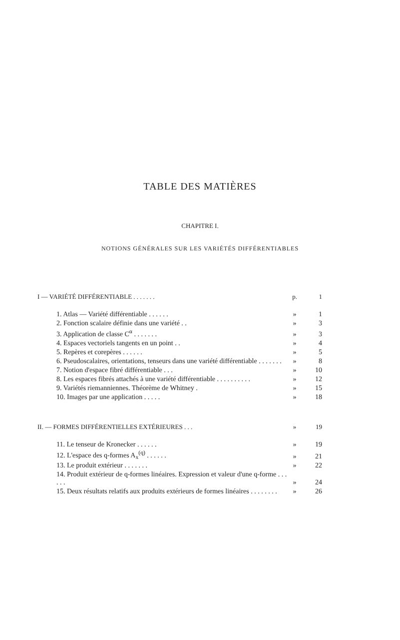TABLE DES MATIÈRES
CHAPITRE I.
NOTIONS GÉNÉRALES SUR LES VARIÉTÉS DIFFÉRENTIABLES
| I — VARIÉTÉ DIFFÉRENTIABLE . . . . . . . | p. | 1 |
| 1. Atlas — Variété différentiable . . . . . . | » | 1 |
| 2. Fonction scalaire définie dans une variété . . | » | 3 |
| 3. Application de classe C<sup>α</sup> . . . . . . . | » | 3 |
| 4. Espaces vectoriels tangents en un point . . | » | 4 |
| 5. Repères et corepères . . . . . . | » | 5 |
| 6. Pseudoscalaires, orientations, tenseurs dans une variété différentiable . . . . . . . | » | 8 |
| 7. Notion d'espace fibré différentiable . . . | » | 10 |
| 8. Les espaces fibrés attachés à une variété différentiable . . . . . . . . . . | » | 12 |
| 9. Variétés riemanniennes. Théorème de Whitney . | » | 15 |
| 10. Images par une application . . . . . | » | 18 |
| II. — FORMES DIFFÉRENTIELLES EXTÉRIEURES . . . | » | 19 |
| 11. Le tenseur de Kronecker . . . . . . | » | 19 |
| 12. L'espace des q-formes A<sub>x</sub><sup>(q)</sup> . . . . . . | » | 21 |
| 13. Le produit extérieur . . . . . . . | » | 22 |
| 14. Produit extérieur de q-formes linéaires. Expression et valeur d'une q-forme . . . . . . | » | 24 |
| 15. Deux résultats relatifs aux produits extérieurs de formes linéaires . . . . . . . . | » | 26 |